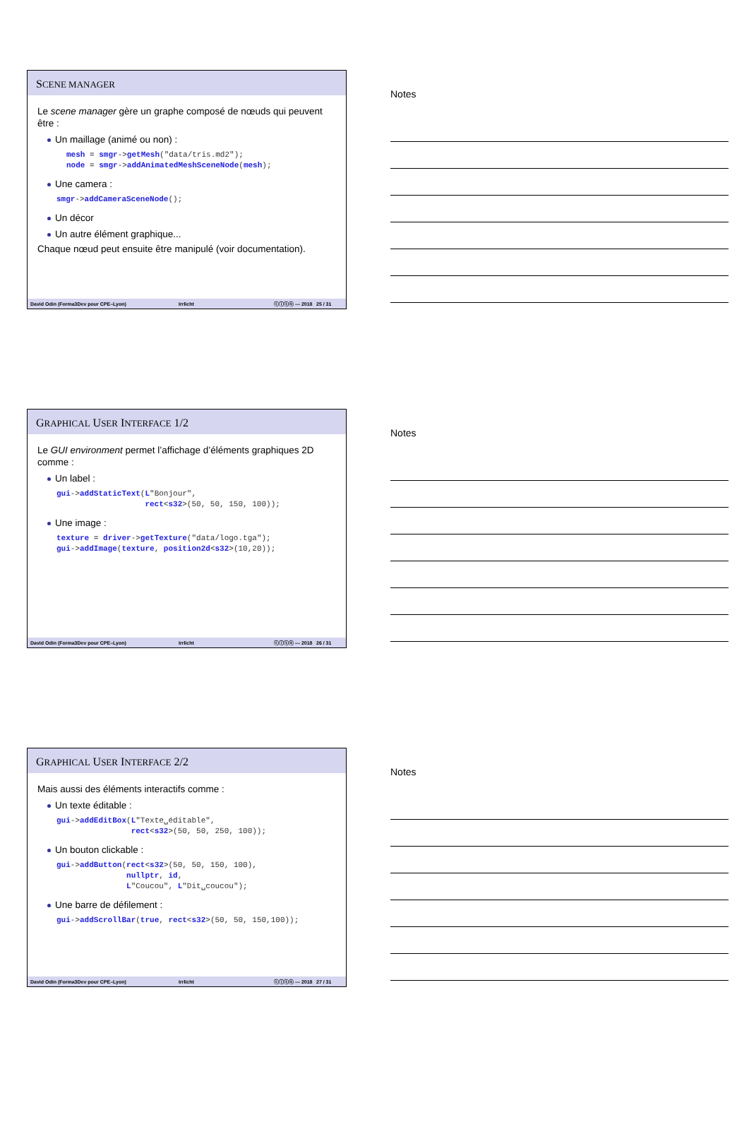SCENE MANAGER
Le scene manager gère un graphe composé de nœuds qui peuvent être :
Un maillage (animé ou non) :
mesh = smgr->getMesh("data/tris.md2");
node = smgr->addAnimatedMeshSceneNode(mesh);
Une camera :
smgr->addCameraSceneNode();
Un décor
Un autre élément graphique...
Chaque nœud peut ensuite être manipulé (voir documentation).
David Odin (Forma3Dev pour CPE–Lyon) Irrlicht ⓒⓘⓢⓞ — 2018 25 / 31
Notes
GRAPHICAL USER INTERFACE 1/2
Le GUI environment permet l’affichage d’éléments graphiques 2D comme :
Un label :
gui->addStaticText(L"Bonjour",
                   rect<s32>(50, 50, 150, 100));
Une image :
texture = driver->getTexture("data/logo.tga");
gui->addImage(texture, position2d<s32>(10,20));
David Odin (Forma3Dev pour CPE–Lyon) Irrlicht ⓒⓘⓢⓞ — 2018 26 / 31
Notes
GRAPHICAL USER INTERFACE 2/2
Mais aussi des éléments interactifs comme :
Un texte éditable :
gui->addEditBox(L"Texte␣éditable",
                rect<s32>(50, 50, 250, 100));
Un bouton clickable :
gui->addButton(rect<s32>(50, 50, 150, 100),
               nullptr, id,
               L"Coucou", L"Dit␣coucou");
Une barre de défilement :
gui->addScrollBar(true, rect<s32>(50, 50, 150,100));
David Odin (Forma3Dev pour CPE–Lyon) Irrlicht ⓒⓘⓢⓞ — 2018 27 / 31
Notes